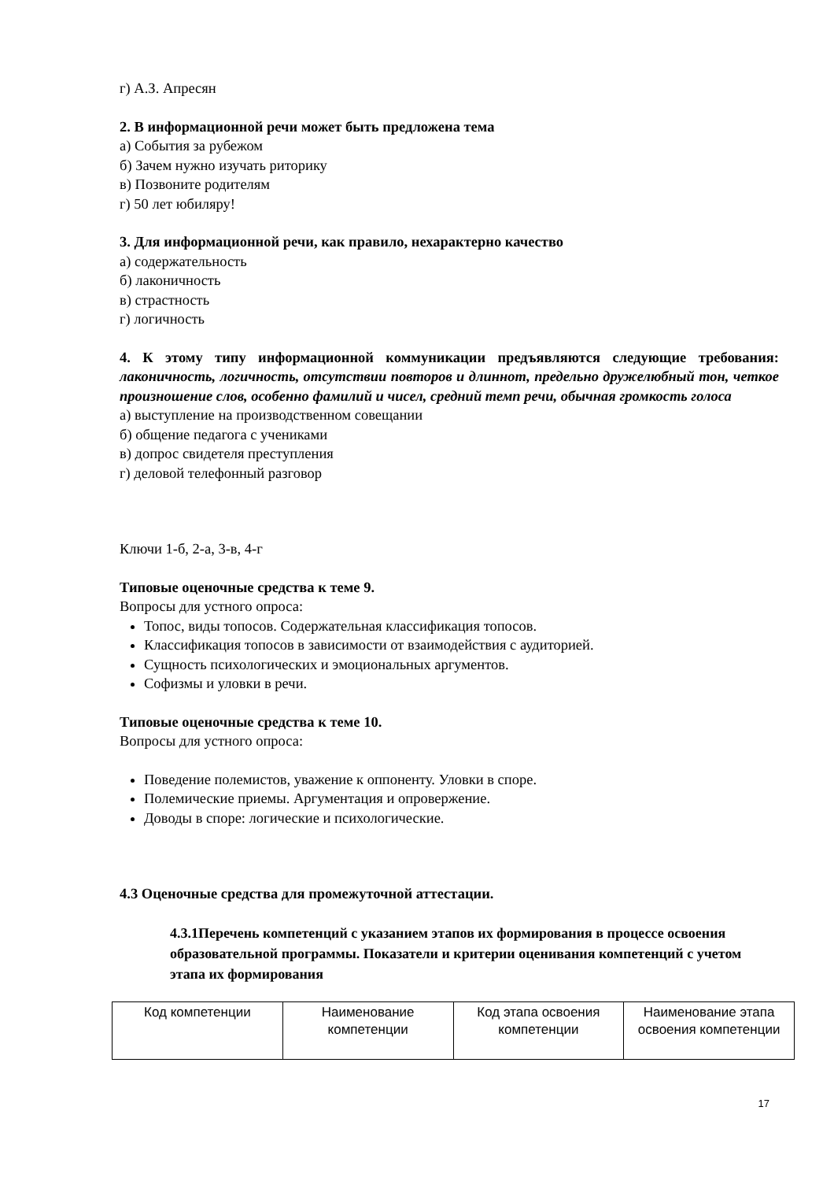г) А.З. Апресян
2. В информационной речи может быть предложена тема
а) События за рубежом
б) Зачем нужно изучать риторику
в) Позвоните родителям
г) 50 лет юбиляру!
3. Для информационной речи, как правило, нехарактерно качество
а) содержательность
б) лаконичность
в) страстность
г) логичность
4. К этому типу информационной коммуникации предъявляются следующие требования: лаконичность, логичность, отсутствии повторов и длиннот, предельно дружелюбный тон, четкое произношение слов, особенно фамилий и чисел, средний темп речи, обычная громкость голоса
а) выступление на производственном совещании
б) общение педагога с учениками
в) допрос свидетеля преступления
г) деловой телефонный разговор
Ключи 1-б, 2-а, 3-в, 4-г
Типовые оценочные средства к теме 9.
Вопросы для устного опроса:
Топос, виды топосов. Содержательная классификация топосов.
Классификация топосов в зависимости от взаимодействия с аудиторией.
Сущность психологических и эмоциональных аргументов.
Софизмы и уловки в речи.
Типовые оценочные средства к теме 10.
Вопросы для устного опроса:
Поведение полемистов, уважение к оппоненту. Уловки в споре.
Полемические приемы. Аргументация и опровержение.
Доводы в споре: логические и психологические.
4.3 Оценочные средства для промежуточной аттестации.
4.3.1Перечень компетенций с указанием этапов их формирования в процессе освоения образовательной программы. Показатели и критерии оценивания компетенций с учетом этапа их формирования
| Код компетенции | Наименование компетенции | Код этапа освоения компетенции | Наименование этапа освоения компетенции |
17